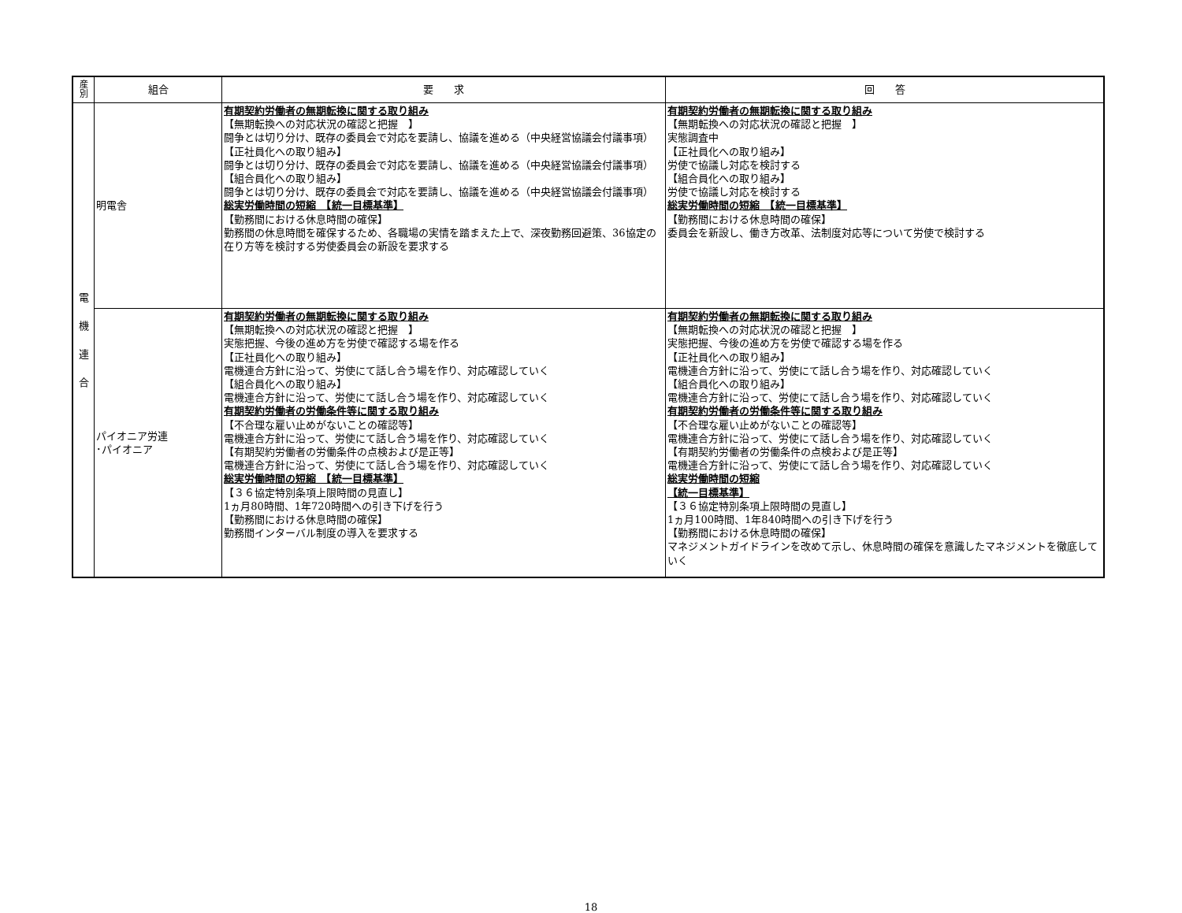| 産 別 | 組合 | 要 求 | 回 答 |
| --- | --- | --- | --- |
| 電 機 連 合 | 明電舎 | 有期契約労働者の無期転換に関する取り組み 【無期転換への対応状況の確認と把握 】 闘争とは切り分け、既存の委員会で対応を要請し、協議を進める（中央経営協議会付議事項） 【正社員化への取り組み】 闘争とは切り分け、既存の委員会で対応を要請し、協議を進める（中央経営協議会付議事項） 【組合員化への取り組み】 闘争とは切り分け、既存の委員会で対応を要請し、協議を進める（中央経営協議会付議事項） 総実労働時間の短縮 【統一目標基準】 【勤務間における休息時間の確保】 勤務間の休息時間を確保するため、各職場の実情を踏まえた上で、深夜勤務回避策、36協定の在り方等を検討する労使委員会の新設を要求する | 有期契約労働者の無期転換に関する取り組み 【無期転換への対応状況の確認と把握 】 実態調査中 【正社員化への取り組み】 労使で協議し対応を検討する 【組合員化への取り組み】 労使で協議し対応を検討する 総実労働時間の短縮 【統一目標基準】 【勤務間における休息時間の確保】 委員会を新設し、働き方改革、法制度対応等について労使で検討する |
| | パイオニア労連 ･パイオニア | 有期契約労働者の無期転換に関する取り組み 【無期転換への対応状況の確認と把握 】 実態把握、今後の進め方を労使で確認する場を作る 【正社員化への取り組み】 電機連合方針に沿って、労使にて話し合う場を作り、対応確認していく 【組合員化への取り組み】 電機連合方針に沿って、労使にて話し合う場を作り、対応確認していく 有期契約労働者の労働条件等に関する取り組み 【不合理な雇い止めがないことの確認等】 電機連合方針に沿って、労使にて話し合う場を作り、対応確認していく 【有期契約労働者の労働条件の点検および是正等】 電機連合方針に沿って、労使にて話し合う場を作り、対応確認していく 総実労働時間の短縮 【統一目標基準】 【３６協定特別条項上限時間の見直し】 1ヵ月80時間、1年720時間への引き下げを行う 【勤務間における休息時間の確保】 勤務間インターバル制度の導入を要求する | 有期契約労働者の無期転換に関する取り組み 【無期転換への対応状況の確認と把握 】 実態把握、今後の進め方を労使で確認する場を作る 【正社員化への取り組み】 電機連合方針に沿って、労使にて話し合う場を作り、対応確認していく 【組合員化への取り組み】 電機連合方針に沿って、労使にて話し合う場を作り、対応確認していく 有期契約労働者の労働条件等に関する取り組み 【不合理な雇い止めがないことの確認等】 電機連合方針に沿って、労使にて話し合う場を作り、対応確認していく 【有期契約労働者の労働条件の点検および是正等】 電機連合方針に沿って、労使にて話し合う場を作り、対応確認していく 総実労働時間の短縮 【統一目標基準】 【３６協定特別条項上限時間の見直し】 1ヵ月100時間、1年840時間への引き下げを行う 【勤務間における休息時間の確保】 マネジメントガイドラインを改めて示し、休息時間の確保を意識したマネジメントを徹底していく |
18